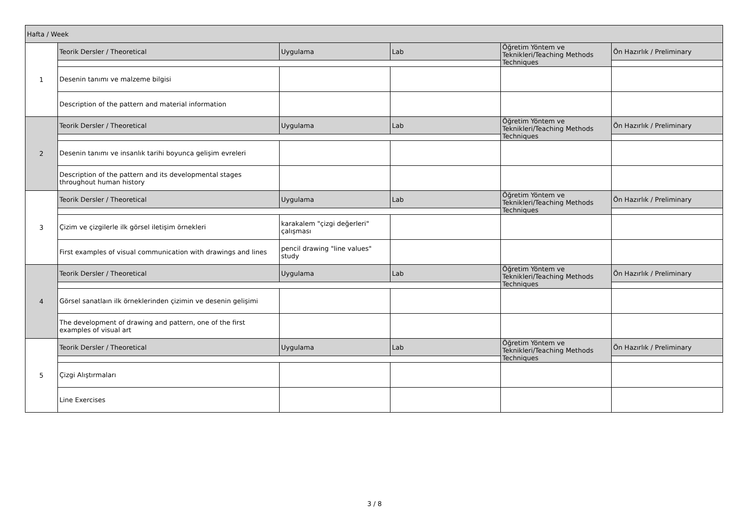| Hafta / Week | | | | | |
| --- | --- | --- | --- | --- | --- |
| 1 | Teorik Dersler / Theoretical | Uygulama | Lab | Öğretim Yöntem ve Teknikleri/Teaching Methods Techniques | Ön Hazırlık / Preliminary |
| | Desenin tanımı ve malzeme bilgisi | | | | |
| | Description of the pattern and material information | | | | |
| 2 | Teorik Dersler / Theoretical | Uygulama | Lab | Öğretim Yöntem ve Teknikleri/Teaching Methods Techniques | Ön Hazırlık / Preliminary |
| | Desenin tanımı ve insanlık tarihi boyunca gelişim evreleri | | | | |
| | Description of the pattern and its developmental stages throughout human history | | | | |
| 3 | Teorik Dersler / Theoretical | Uygulama | Lab | Öğretim Yöntem ve Teknikleri/Teaching Methods Techniques | Ön Hazırlık / Preliminary |
| | Çizim ve çizgilerle ilk görsel iletişim örnekleri | karakalem "çizgi değerleri" çalışması | | | |
| | First examples of visual communication with drawings and lines | pencil drawing "line values" study | | | |
| 4 | Teorik Dersler / Theoretical | Uygulama | Lab | Öğretim Yöntem ve Teknikleri/Teaching Methods Techniques | Ön Hazırlık / Preliminary |
| | Görsel sanatlaın ilk örneklerinden çizimin ve desenin gelişimi | | | | |
| | The development of drawing and pattern, one of the first examples of visual art | | | | |
| 5 | Teorik Dersler / Theoretical | Uygulama | Lab | Öğretim Yöntem ve Teknikleri/Teaching Methods Techniques | Ön Hazırlık / Preliminary |
| | Çizgi Alıştırmaları | | | | |
| | Line Exercises | | | | |
3 / 8